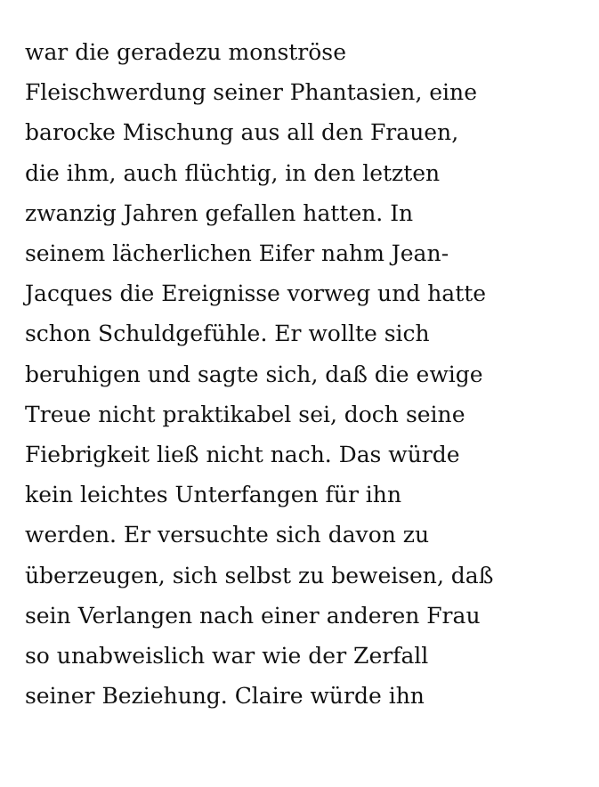war die geradezu monströse
Fleischwerdung seiner Phantasien, eine
barocke Mischung aus all den Frauen,
die ihm, auch flüchtig, in den letzten
zwanzig Jahren gefallen hatten. In
seinem lächerlichen Eifer nahm Jean-
Jacques die Ereignisse vorweg und hatte
schon Schuldgefühle. Er wollte sich
beruhigen und sagte sich, daß die ewige
Treue nicht praktikabel sei, doch seine
Fiebrigkeit ließ nicht nach. Das würde
kein leichtes Unterfangen für ihn
werden. Er versuchte sich davon zu
überzeugen, sich selbst zu beweisen, daß
sein Verlangen nach einer anderen Frau
so unabweislich war wie der Zerfall
seiner Beziehung. Claire würde ihn